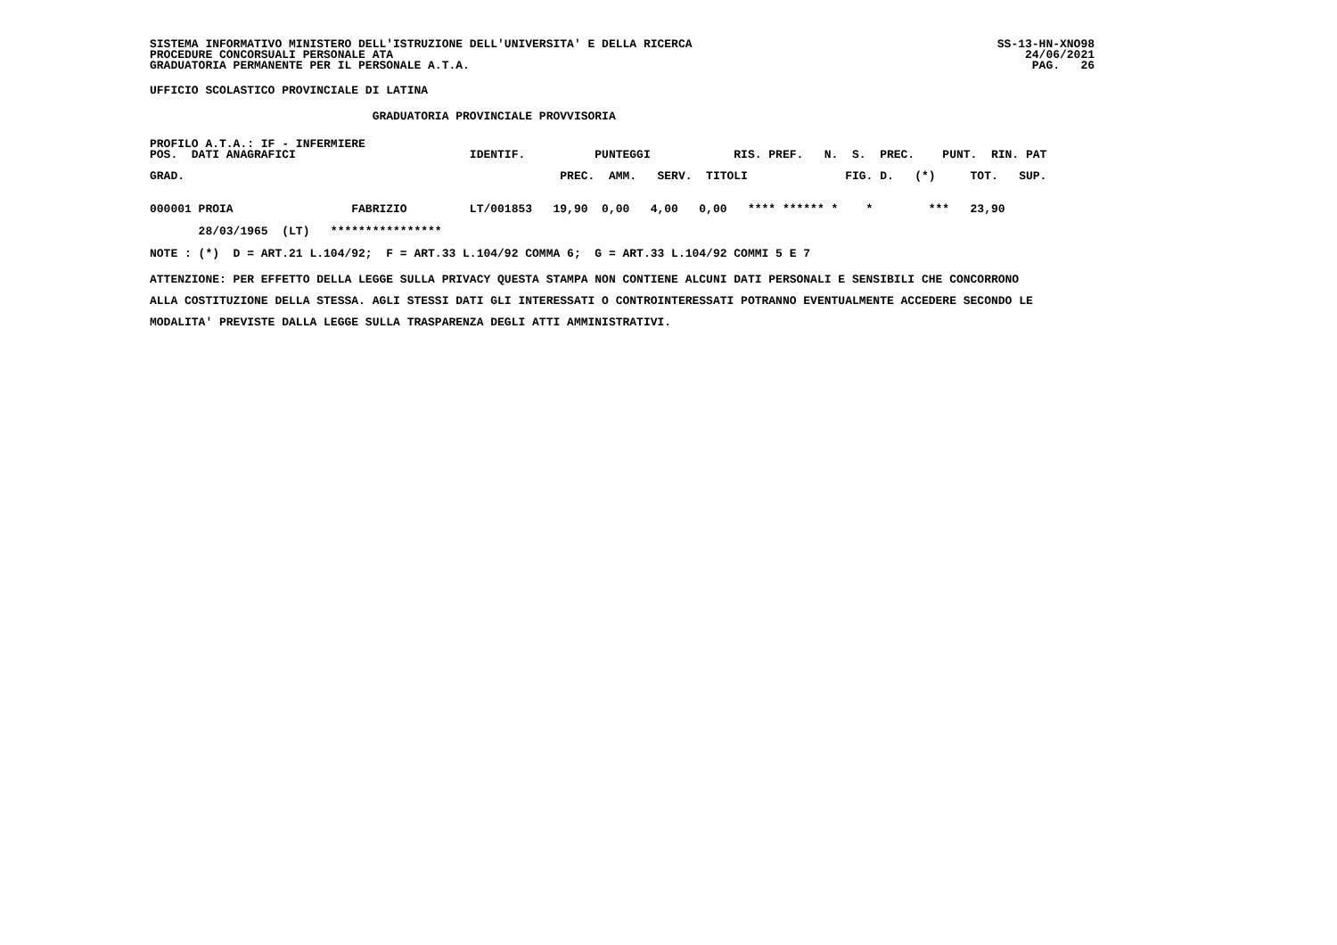SISTEMA INFORMATIVO MINISTERO DELL'ISTRUZIONE DELL'UNIVERSITA' E DELLA RICERCA
PROCEDURE CONCORSUALI PERSONALE ATA
GRADUATORIA PERMANENTE PER IL PERSONALE A.T.A.
SS-13-HN-XNO98
24/06/2021
PAG.   26
UFFICIO SCOLASTICO PROVINCIALE DI LATINA
                                GRADUATORIA PROVINCIALE PROVVISORIA
PROFILO A.T.A.: IF - INFERMIERE
POS.  DATI ANAGRAFICI                         IDENTIF.          PUNTEGGI            RIS. PREF.   N.  S.  PREC.    PUNT.  RIN. PAT
GRAD.                                                      PREC.  AMM.   SERV.  TITOLI              FIG. D.   (*)     TOT.   SUP.
000001 PROIA                 FABRIZIO         LT/001853   19,90  0,00   4,00   0,00   **** ****** *    *        ***   23,90
       28/03/1965  (LT)   ****************
NOTE : (*)  D = ART.21 L.104/92;  F = ART.33 L.104/92 COMMA 6;  G = ART.33 L.104/92 COMMI 5 E 7
ATTENZIONE: PER EFFETTO DELLA LEGGE SULLA PRIVACY QUESTA STAMPA NON CONTIENE ALCUNI DATI PERSONALI E SENSIBILI CHE CONCORRONO
ALLA COSTITUZIONE DELLA STESSA. AGLI STESSI DATI GLI INTERESSATI O CONTROINTERESSATI POTRANNO EVENTUALMENTE ACCEDERE SECONDO LE
MODALITA' PREVISTE DALLA LEGGE SULLA TRASPARENZA DEGLI ATTI AMMINISTRATIVI.